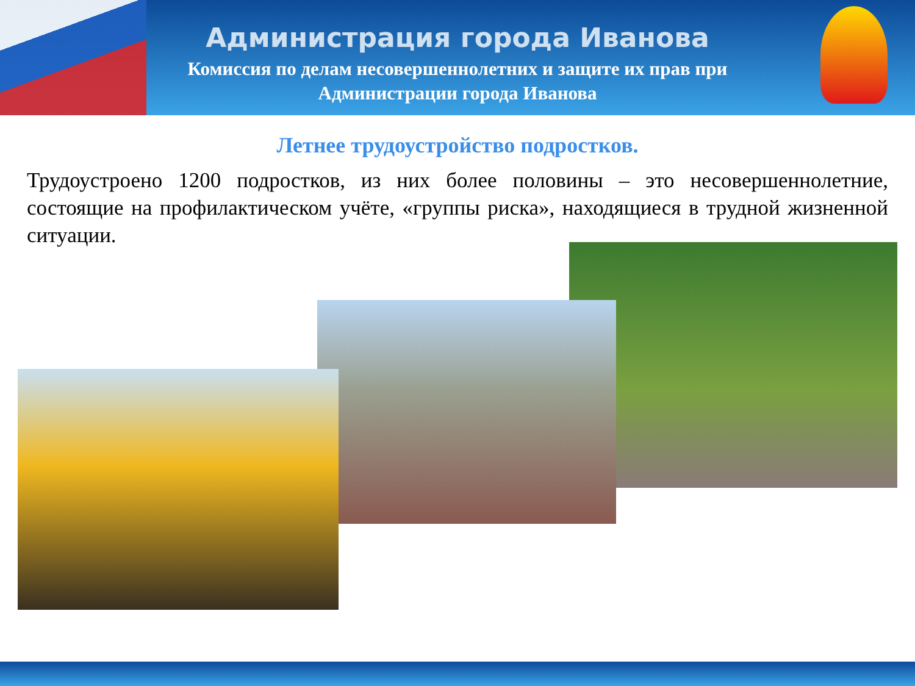Администрация города Иванова
Комиссия по делам несовершеннолетних и защите их прав при
Администрации города Иванова
Летнее трудоустройство подростков.
Трудоустроено 1200 подростков, из них более половины – это несовершеннолетние, состоящие на профилактическом учёте, «группы риска», находящиеся в трудной жизненной ситуации.